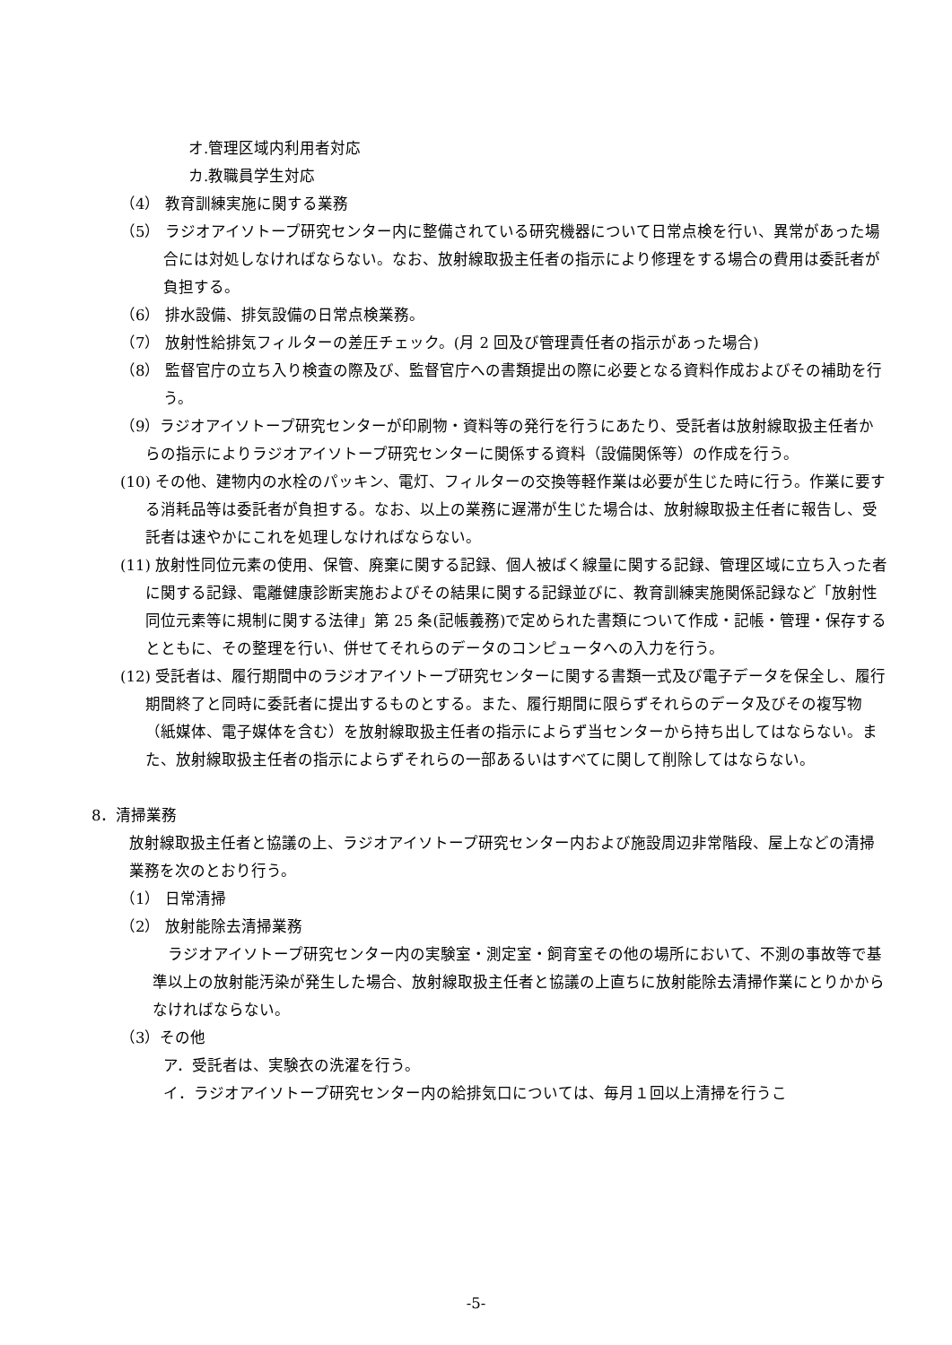オ.管理区域内利用者対応
カ.教職員学生対応
（4） 教育訓練実施に関する業務
（5） ラジオアイソトープ研究センター内に整備されている研究機器について日常点検を行い、異常があった場合には対処しなければならない。なお、放射線取扱主任者の指示により修理をする場合の費用は委託者が負担する。
（6） 排水設備、排気設備の日常点検業務。
（7） 放射性給排気フィルターの差圧チェック。(月 2 回及び管理責任者の指示があった場合)
（8） 監督官庁の立ち入り検査の際及び、監督官庁への書類提出の際に必要となる資料作成およびその補助を行う。
（9）ラジオアイソトープ研究センターが印刷物・資料等の発行を行うにあたり、受託者は放射線取扱主任者からの指示によりラジオアイソトープ研究センターに関係する資料（設備関係等）の作成を行う。
(10) その他、建物内の水栓のパッキン、電灯、フィルターの交換等軽作業は必要が生じた時に行う。作業に要する消耗品等は委託者が負担する。なお、以上の業務に遅滞が生じた場合は、放射線取扱主任者に報告し、受託者は速やかにこれを処理しなければならない。
(11) 放射性同位元素の使用、保管、廃棄に関する記録、個人被ばく線量に関する記録、管理区域に立ち入った者に関する記録、電離健康診断実施およびその結果に関する記録並びに、教育訓練実施関係記録など「放射性同位元素等に規制に関する法律」第 25 条(記帳義務)で定められた書類について作成・記帳・管理・保存するとともに、その整理を行い、併せてそれらのデータのコンピュータへの入力を行う。
(12) 受託者は、履行期間中のラジオアイソトープ研究センターに関する書類一式及び電子データを保全し、履行期間終了と同時に委託者に提出するものとする。また、履行期間に限らずそれらのデータ及びその複写物（紙媒体、電子媒体を含む）を放射線取扱主任者の指示によらず当センターから持ち出してはならない。また、放射線取扱主任者の指示によらずそれらの一部あるいはすべてに関して削除してはならない。
8．清掃業務
放射線取扱主任者と協議の上、ラジオアイソトープ研究センター内および施設周辺非常階段、屋上などの清掃業務を次のとおり行う。
（1） 日常清掃
（2） 放射能除去清掃業務
　ラジオアイソトープ研究センター内の実験室・測定室・飼育室その他の場所において、不測の事故等で基準以上の放射能汚染が発生した場合、放射線取扱主任者と協議の上直ちに放射能除去清掃作業にとりかからなければならない。
（3）その他
ア．受託者は、実験衣の洗濯を行う。
イ．ラジオアイソトープ研究センター内の給排気口については、毎月１回以上清掃を行うこ
-5-